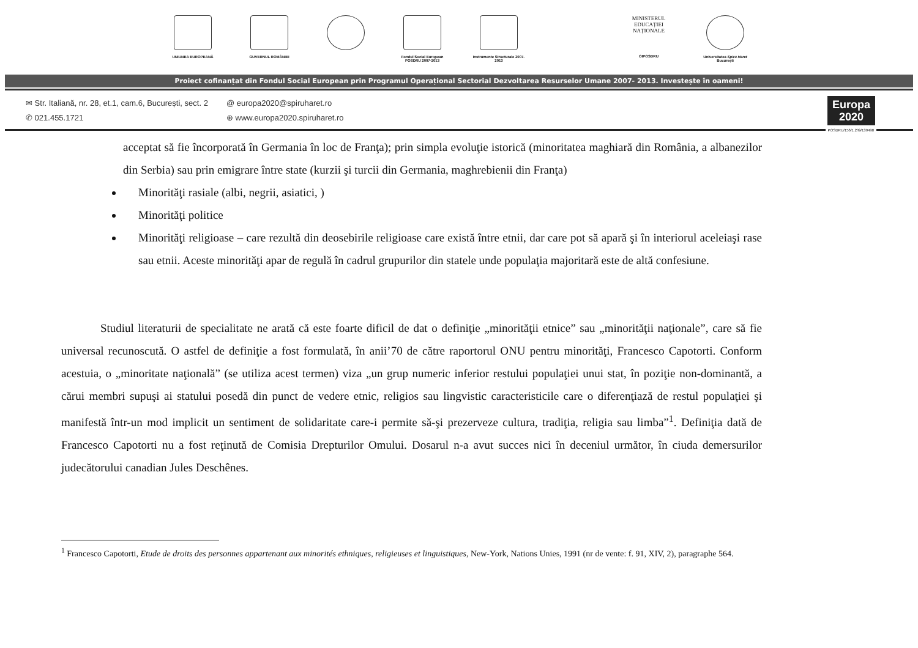UNIUNEA EUROPEANĂ GUVERNUL ROMÂNIEI Fondul Social European POSDRU 2007-2013
Instrumente Structurale 2007-2013
MINISTERUL
EDUCAȚIEI
NAȚIONALE
OIPOSDRU
Universitatea Spiru Haret București
Proiect cofinanțat din Fondul Social European prin Programul Operațional Sectorial Dezvoltarea Resurselor Umane 2007- 2013. Investește în oameni!
✉ Str. Italiană, nr. 28, et.1, cam.6, București, sect. 2
✆ 021.455.1721
@ europa2020@spiruharet.ro
⊕ www.europa2020.spiruharet.ro
Europa
2020
POSDRU/156/1.2/G/139490
acceptat să fie încorporată în Germania în loc de Franţa); prin simpla evoluţie istorică (minoritatea maghiară din România, a albanezilor din Serbia) sau prin emigrare între state (kurzii şi turcii din Germania, maghrebienii din Franţa)
Minorităţi rasiale (albi, negrii, asiatici, )
Minorităţi politice
Minorităţi religioase – care rezultă din deosebirile religioase care există între etnii, dar care pot să apară şi în interiorul aceleiaşi rase sau etnii. Aceste minorităţi apar de regulă în cadrul grupurilor din statele unde populaţia majoritară este de altă confesiune.
Studiul literaturii de specialitate ne arată că este foarte dificil de dat o definiţie „minorităţii etnice” sau „minorităţii naţionale”, care să fie universal recunoscută. O astfel de definiţie a fost formulată, în anii’70 de către raportorul ONU pentru minorităţi, Francesco Capotorti. Conform acestuia, o „minoritate naţională” (se utiliza acest termen) viza „un grup numeric inferior restului populaţiei unui stat, în poziţie non-dominantă, a cărui membri supuşi ai statului posedă din punct de vedere etnic, religios sau lingvistic caracteristicile care o diferenţiază de restul populaţiei şi manifestă într-un mod implicit un sentiment de solidaritate care-i permite să-şi prezerveze cultura, tradiţia, religia sau limba”<sup>1</sup>. Definiţia dată de Francesco Capotorti nu a fost reţinută de Comisia Drepturilor Omului. Dosarul n-a avut succes nici în deceniul următor, în ciuda demersurilor judecătorului canadian Jules Deschênes.
<sup>1</sup> Francesco Capotorti, Etude de droits des personnes appartenant aux minorités ethniques, religieuses et linguistiques, New-York, Nations Unies, 1991 (nr de vente: f. 91, XIV, 2), paragraphe 564.